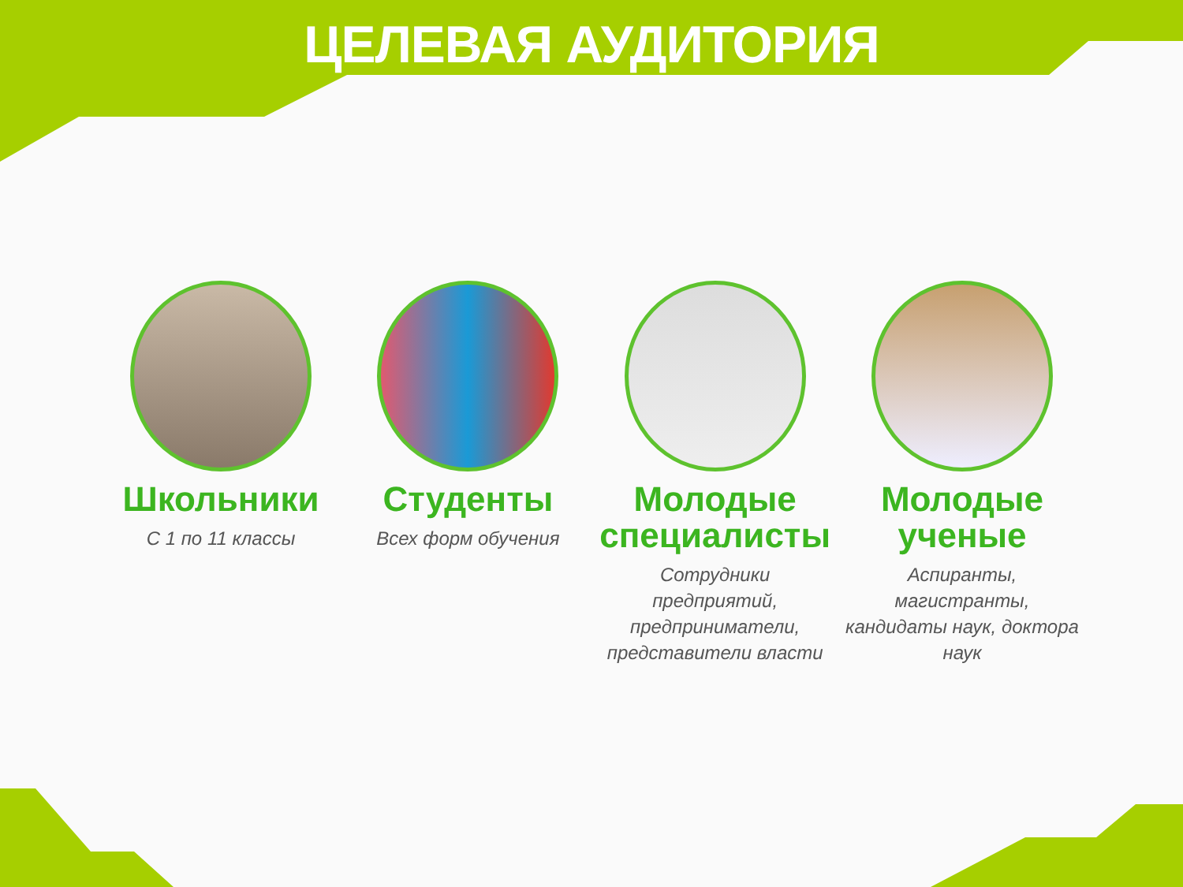ЦЕЛЕВАЯ АУДИТОРИЯ
Школьники
С 1 по 11 классы
Студенты
Всех форм обучения
Молодые специалисты
Сотрудники предприятий, предприниматели, представители власти
Молодые ученые
Аспиранты, магистранты, кандидаты наук, доктора наук